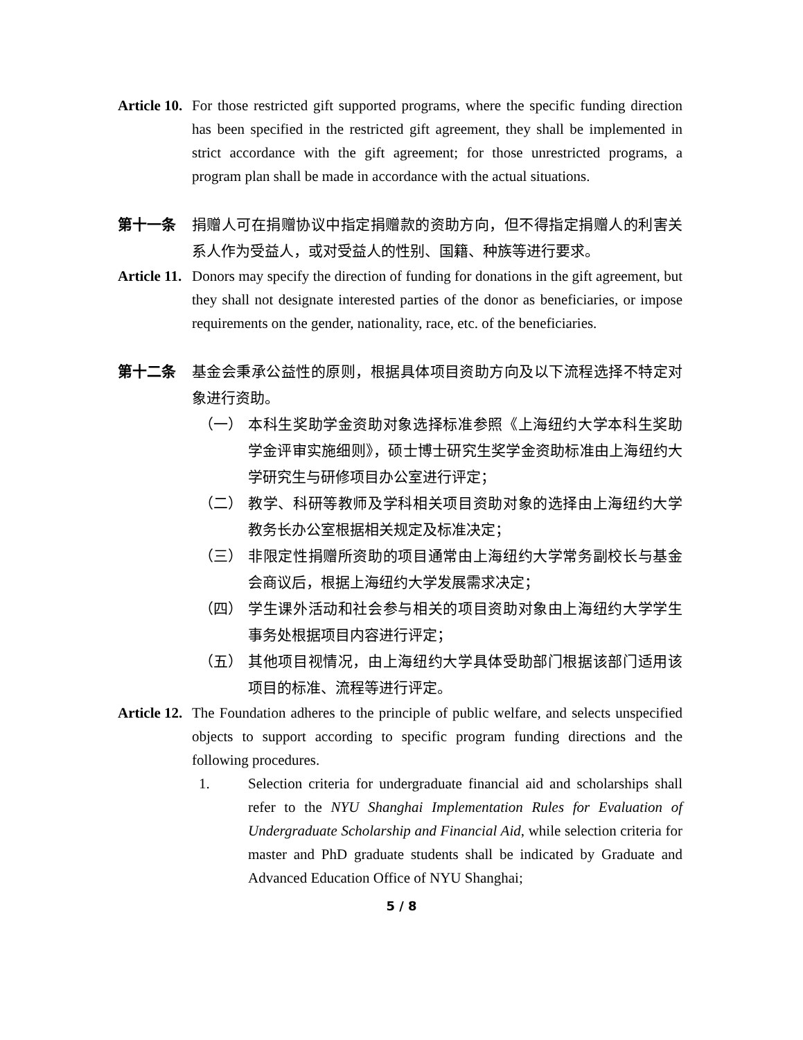Article 10. For those restricted gift supported programs, where the specific funding direction has been specified in the restricted gift agreement, they shall be implemented in strict accordance with the gift agreement; for those unrestricted programs, a program plan shall be made in accordance with the actual situations.
第十一条 捐赠人可在捐赠协议中指定捐赠款的资助方向，但不得指定捐赠人的利害关系人作为受益人，或对受益人的性别、国籍、种族等进行要求。
Article 11. Donors may specify the direction of funding for donations in the gift agreement, but they shall not designate interested parties of the donor as beneficiaries, or impose requirements on the gender, nationality, race, etc. of the beneficiaries.
第十二条 基金会秉承公益性的原则，根据具体项目资助方向及以下流程选择不特定对象进行资助。
（一） 本科生奖助学金资助对象选择标准参照《上海纽约大学本科生奖助学金评审实施细则》，硕士博士研究生奖学金资助标准由上海纽约大学研究生与研修项目办公室进行评定；
（二） 教学、科研等教师及学科相关项目资助对象的选择由上海纽约大学教务长办公室根据相关规定及标准决定；
（三） 非限定性捐赠所资助的项目通常由上海纽约大学常务副校长与基金会商议后，根据上海纽约大学发展需求决定；
（四） 学生课外活动和社会参与相关的项目资助对象由上海纽约大学学生事务处根据项目内容进行评定；
（五） 其他项目视情况，由上海纽约大学具体受助部门根据该部门适用该项目的标准、流程等进行评定。
Article 12. The Foundation adheres to the principle of public welfare, and selects unspecified objects to support according to specific program funding directions and the following procedures.
1. Selection criteria for undergraduate financial aid and scholarships shall refer to the NYU Shanghai Implementation Rules for Evaluation of Undergraduate Scholarship and Financial Aid, while selection criteria for master and PhD graduate students shall be indicated by Graduate and Advanced Education Office of NYU Shanghai;
5 / 8